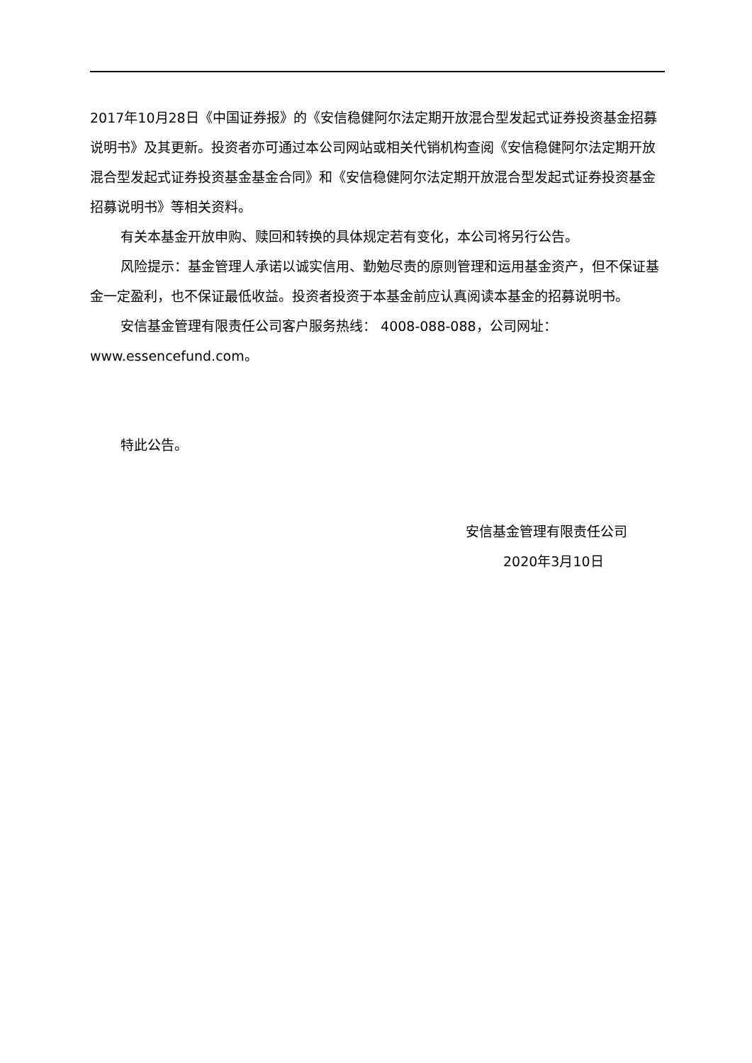2017年10月28日《中国证券报》的《安信稳健阿尔法定期开放混合型发起式证券投资基金招募说明书》及其更新。投资者亦可通过本公司网站或相关代销机构查阅《安信稳健阿尔法定期开放混合型发起式证券投资基金基金合同》和《安信稳健阿尔法定期开放混合型发起式证券投资基金招募说明书》等相关资料。
有关本基金开放申购、赎回和转换的具体规定若有变化，本公司将另行公告。
风险提示：基金管理人承诺以诚实信用、勤勉尽责的原则管理和运用基金资产，但不保证基金一定盈利，也不保证最低收益。投资者投资于本基金前应认真阅读本基金的招募说明书。
安信基金管理有限责任公司客户服务热线： 4008-088-088，公司网址：www.essencefund.com。
特此公告。
安信基金管理有限责任公司
2020年3月10日